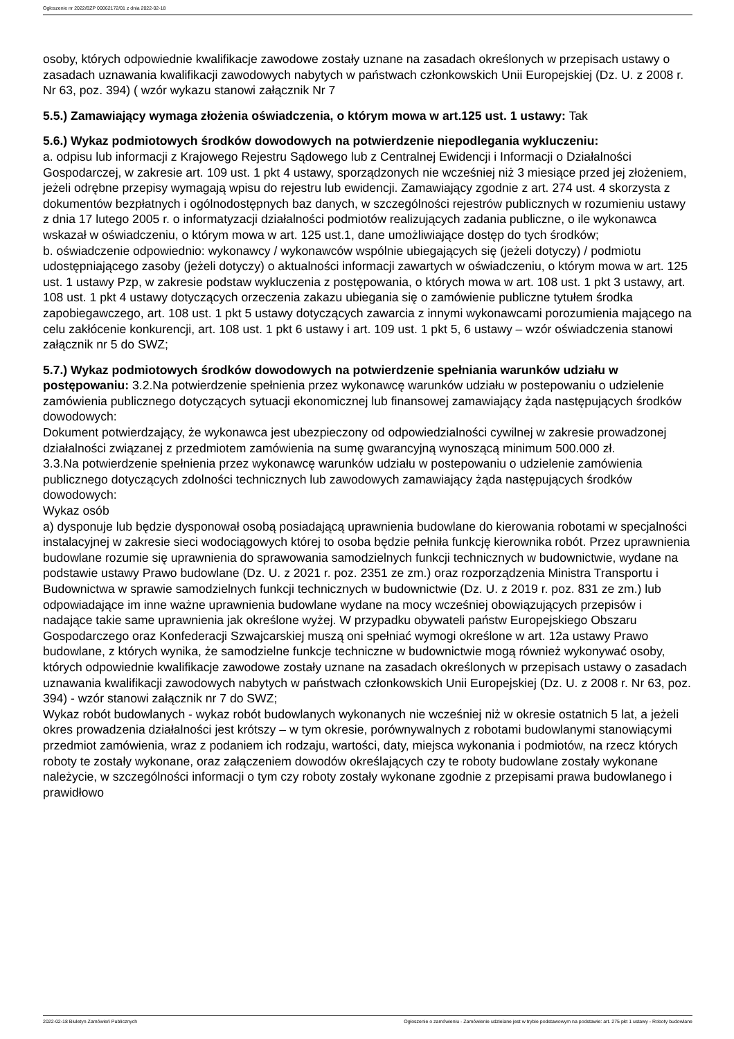Ogłoszenie nr 2022/BZP 00062172/01 z dnia 2022-02-18
osoby, których odpowiednie kwalifikacje zawodowe zostały uznane na zasadach określonych w przepisach ustawy o zasadach uznawania kwalifikacji zawodowych nabytych w państwach członkowskich Unii Europejskiej (Dz. U. z 2008 r. Nr 63, poz. 394) ( wzór wykazu stanowi załącznik Nr 7
5.5.) Zamawiający wymaga złożenia oświadczenia, o którym mowa w art.125 ust. 1 ustawy: Tak
5.6.) Wykaz podmiotowych środków dowodowych na potwierdzenie niepodlegania wykluczeniu:
a. odpisu lub informacji z Krajowego Rejestru Sądowego lub z Centralnej Ewidencji i Informacji o Działalności Gospodarczej, w zakresie art. 109 ust. 1 pkt 4 ustawy, sporządzonych nie wcześniej niż 3 miesiące przed jej złożeniem, jeżeli odrębne przepisy wymagają wpisu do rejestru lub ewidencji. Zamawiający zgodnie z art. 274 ust. 4 skorzysta z dokumentów bezpłatnych i ogólnodostępnych baz danych, w szczególności rejestrów publicznych w rozumieniu ustawy z dnia 17 lutego 2005 r. o informatyzacji działalności podmiotów realizujących zadania publiczne, o ile wykonawca wskazał w oświadczeniu, o którym mowa w art. 125 ust.1, dane umożliwiające dostęp do tych środków;
b. oświadczenie odpowiednio: wykonawcy / wykonawców wspólnie ubiegających się (jeżeli dotyczy) / podmiotu udostępniającego zasoby (jeżeli dotyczy) o aktualności informacji zawartych w oświadczeniu, o którym mowa w art. 125 ust. 1 ustawy Pzp, w zakresie podstaw wykluczenia z postępowania, o których mowa w art. 108 ust. 1 pkt 3 ustawy, art. 108 ust. 1 pkt 4 ustawy dotyczących orzeczenia zakazu ubiegania się o zamówienie publiczne tytułem środka zapobiegawczego, art. 108 ust. 1 pkt 5 ustawy dotyczących zawarcia z innymi wykonawcami porozumienia mającego na celu zakłócenie konkurencji, art. 108 ust. 1 pkt 6 ustawy i art. 109 ust. 1 pkt 5, 6 ustawy – wzór oświadczenia stanowi załącznik nr 5 do SWZ;
5.7.) Wykaz podmiotowych środków dowodowych na potwierdzenie spełniania warunków udziału w postępowaniu: 3.2.Na potwierdzenie spełnienia przez wykonawcę warunków udziału w postepowaniu o udzielenie zamówienia publicznego dotyczących sytuacji ekonomicznej lub finansowej zamawiający żąda następujących środków dowodowych:
Dokument potwierdzający, że wykonawca jest ubezpieczony od odpowiedzialności cywilnej w zakresie prowadzonej działalności związanej z przedmiotem zamówienia na sumę gwarancyjną wynoszącą minimum 500.000 zł.
3.3.Na potwierdzenie spełnienia przez wykonawcę warunków udziału w postepowaniu o udzielenie zamówienia publicznego dotyczących zdolności technicznych lub zawodowych zamawiający żąda następujących środków dowodowych:
Wykaz osób
a) dysponuje lub będzie dysponował osobą posiadającą uprawnienia budowlane do kierowania robotami w specjalności instalacyjnej w zakresie sieci wodociągowych której to osoba będzie pełniła funkcję kierownika robót. Przez uprawnienia budowlane rozumie się uprawnienia do sprawowania samodzielnych funkcji technicznych w budownictwie, wydane na podstawie ustawy Prawo budowlane (Dz. U. z 2021 r. poz. 2351 ze zm.) oraz rozporządzenia Ministra Transportu i Budownictwa w sprawie samodzielnych funkcji technicznych w budownictwie (Dz. U. z 2019 r. poz. 831 ze zm.) lub odpowiadające im inne ważne uprawnienia budowlane wydane na mocy wcześniej obowiązujących przepisów i nadające takie same uprawnienia jak określone wyżej. W przypadku obywateli państw Europejskiego Obszaru Gospodarczego oraz Konfederacji Szwajcarskiej muszą oni spełniać wymogi określone w art. 12a ustawy Prawo budowlane, z których wynika, że samodzielne funkcje techniczne w budownictwie mogą również wykonywać osoby, których odpowiednie kwalifikacje zawodowe zostały uznane na zasadach określonych w przepisach ustawy o zasadach uznawania kwalifikacji zawodowych nabytych w państwach członkowskich Unii Europejskiej (Dz. U. z 2008 r. Nr 63, poz. 394) - wzór stanowi załącznik nr 7 do SWZ;
Wykaz robót budowlanych - wykaz robót budowlanych wykonanych nie wcześniej niż w okresie ostatnich 5 lat, a jeżeli okres prowadzenia działalności jest krótszy – w tym okresie, porównywalnych z robotami budowlanymi stanowiącymi przedmiot zamówienia, wraz z podaniem ich rodzaju, wartości, daty, miejsca wykonania i podmiotów, na rzecz których roboty te zostały wykonane, oraz załączeniem dowodów określających czy te roboty budowlane zostały wykonane należycie, w szczególności informacji o tym czy roboty zostały wykonane zgodnie z przepisami prawa budowlanego i prawidłowo
2022-02-18 Biuletyn Zamówień Publicznych Ogłoszenie o zamówieniu - Zamówienie udzielane jest w trybie podstawowym na podstawie: art. 275 pkt 1 ustawy - Roboty budowlane